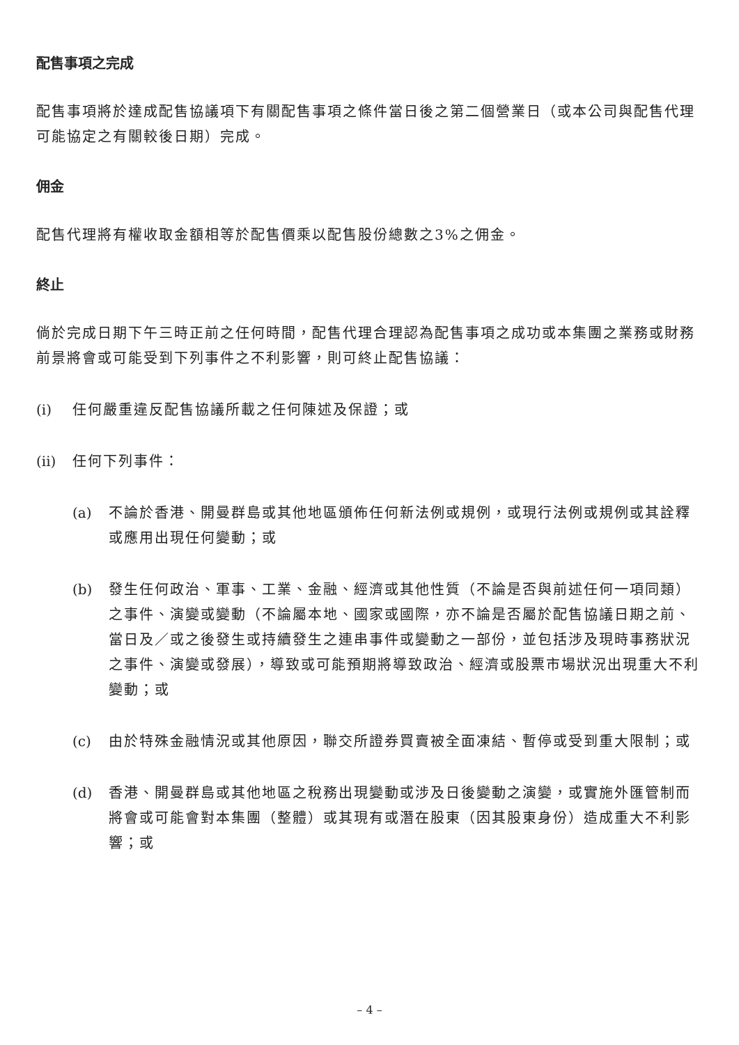配售事項之完成
配售事項將於達成配售協議項下有關配售事項之條件當日後之第二個營業日（或本公司與配售代理可能協定之有關較後日期）完成。
佣金
配售代理將有權收取金額相等於配售價乘以配售股份總數之3%之佣金。
終止
倘於完成日期下午三時正前之任何時間，配售代理合理認為配售事項之成功或本集團之業務或財務前景將會或可能受到下列事件之不利影響，則可終止配售協議：
(i) 任何嚴重違反配售協議所載之任何陳述及保證；或
(ii) 任何下列事件：
(a) 不論於香港、開曼群島或其他地區頒佈任何新法例或規例，或現行法例或規例或其詮釋或應用出現任何變動；或
(b) 發生任何政治、軍事、工業、金融、經濟或其他性質（不論是否與前述任何一項同類）之事件、演變或變動（不論屬本地、國家或國際，亦不論是否屬於配售協議日期之前、當日及／或之後發生或持續發生之連串事件或變動之一部份，並包括涉及現時事務狀況之事件、演變或發展），導致或可能預期將導致政治、經濟或股票市場狀況出現重大不利變動；或
(c) 由於特殊金融情況或其他原因，聯交所證券買賣被全面凍結、暫停或受到重大限制；或
(d) 香港、開曼群島或其他地區之稅務出現變動或涉及日後變動之演變，或實施外匯管制而將會或可能會對本集團（整體）或其現有或潛在股東（因其股東身份）造成重大不利影響；或
– 4 –